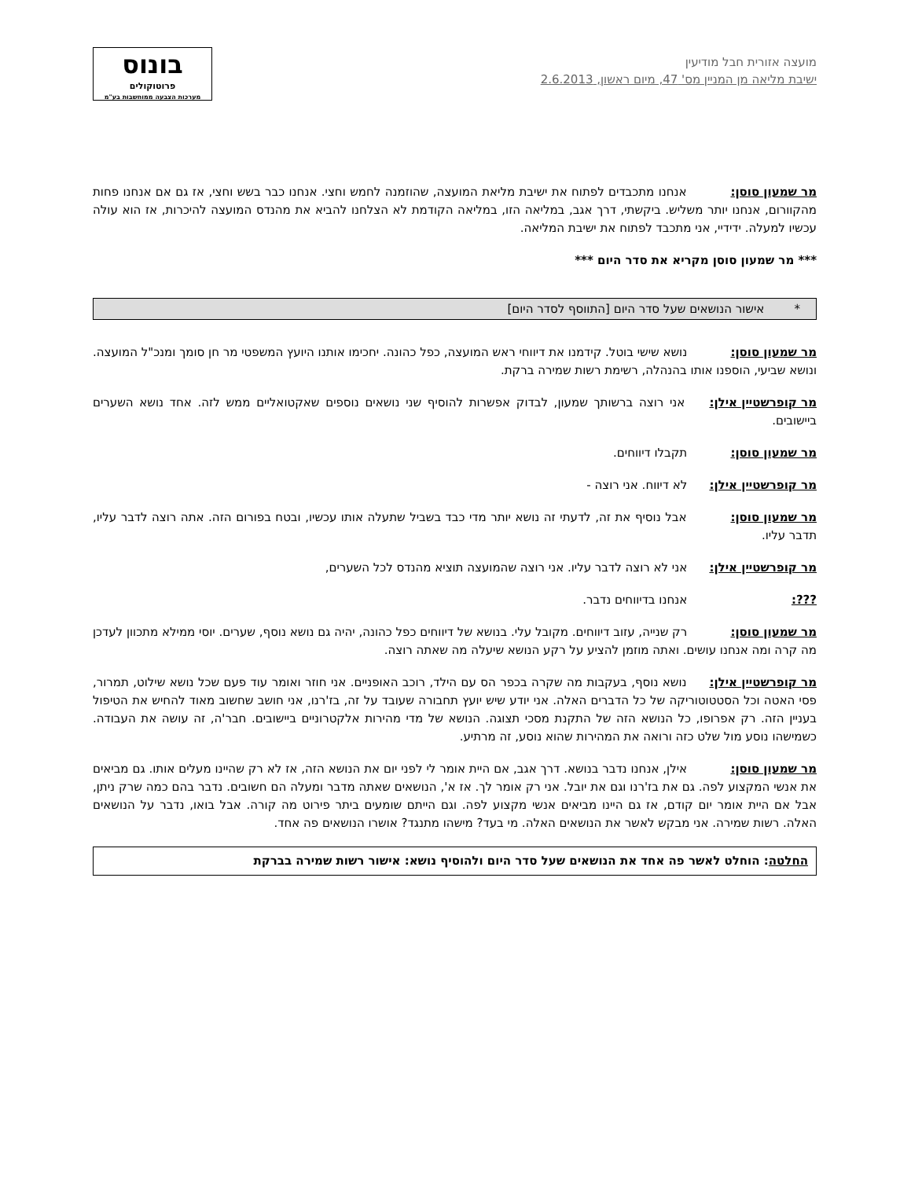מועצה אזורית חבל מודיעין
ישיבת מליאה מן המניין מס' 47, מיום ראשון, 2.6.2013
בונוס
פרוטוקולים
מערכות הצבעה ממוחשבות בע"מ
מר שמעון סוסן: אנחנו מתכבדים לפתוח את ישיבת מליאת המועצה, שהוזמנה לחמש וחצי. אנחנו כבר בשש וחצי, אז גם אם אנחנו פחות מהקוורום, אנחנו יותר משליש. ביקשתי, דרך אגב, במליאה הזו, במליאה הקודמת לא הצלחנו להביא את מהנדס המועצה להיכרות, אז הוא עולה עכשיו למעלה. ידידיי, אני מתכבד לפתוח את ישיבת המליאה.
*** מר שמעון סוסן מקריא את סדר היום ***
* אישור הנושאים שעל סדר היום [התווסף לסדר היום]
מר שמעון סוסן: נושא שישי בוטל. קידמנו את דיווחי ראש המועצה, כפל כהונה. יחכימו אותנו היועץ המשפטי מר חן סומך ומנכ"ל המועצה. ונושא שביעי, הוספנו אותו בהנהלה, רשימת רשות שמירה ברקת.
מר קופרשטיין אילן: אני רוצה ברשותך שמעון, לבדוק אפשרות להוסיף שני נושאים נוספים שאקטואליים ממש לזה. אחד נושא השערים ביישובים.
מר שמעון סוסן: תקבלו דיווחים.
מר קופרשטיין אילן: לא דיווח. אני רוצה -
מר שמעון סוסן: אבל נוסיף את זה, לדעתי זה נושא יותר מדי כבד בשביל שתעלה אותו עכשיו, ובטח בפורום הזה. אתה רוצה לדבר עליו, תדבר עליו.
מר קופרשטיין אילן: אני לא רוצה לדבר עליו. אני רוצה שהמועצה תוציא מהנדס לכל השערים,
???: אנחנו בדיווחים נדבר.
מר שמעון סוסן: רק שנייה, עזוב דיווחים. מקובל עלי. בנושא של דיווחים כפל כהונה, יהיה גם נושא נוסף, שערים. יוסי ממילא מתכוון לעדכן מה קרה ומה אנחנו עושים. ואתה מוזמן להציע על רקע הנושא שיעלה מה שאתה רוצה.
מר קופרשטיין אילן: נושא נוסף, בעקבות מה שקרה בכפר הס עם הילד, רוכב האופניים. אני חוזר ואומר עוד פעם שכל נושא שילוט, תמרור, פסי האטה וכל הסטטוטוריקה של כל הדברים האלה. אני יודע שיש יועץ תחבורה שעובד על זה, בז'רנו, אני חושב שחשוב מאוד להחיש את הטיפול בעניין הזה. רק אפרופו, כל הנושא הזה של התקנת מסכי תצוגה. הנושא של מדי מהירות אלקטרוניים ביישובים. חבר'ה, זה עושה את העבודה. כשמישהו נוסע מול שלט כזה ורואה את המהירות שהוא נוסע, זה מרתיע.
מר שמעון סוסן: אילן, אנחנו נדבר בנושא. דרך אגב, אם היית אומר לי לפני יום את הנושא הזה, אז לא רק שהיינו מעלים אותו. גם מביאים את אנשי המקצוע לפה. גם את בז'רנו וגם את יובל. אני רק אומר לך. אז א', הנושאים שאתה מדבר ומעלה הם חשובים. נדבר בהם כמה שרק ניתן, אבל אם היית אומר יום קודם, אז גם היינו מביאים אנשי מקצוע לפה. וגם הייתם שומעים ביתר פירוט מה קורה. אבל בואו, נדבר על הנושאים האלה. רשות שמירה. אני מבקש לאשר את הנושאים האלה. מי בעד? מישהו מתנגד? אושרו הנושאים פה אחד.
החלטה: הוחלט לאשר פה אחד את הנושאים שעל סדר היום ולהוסיף נושא: אישור רשות שמירה בברקת